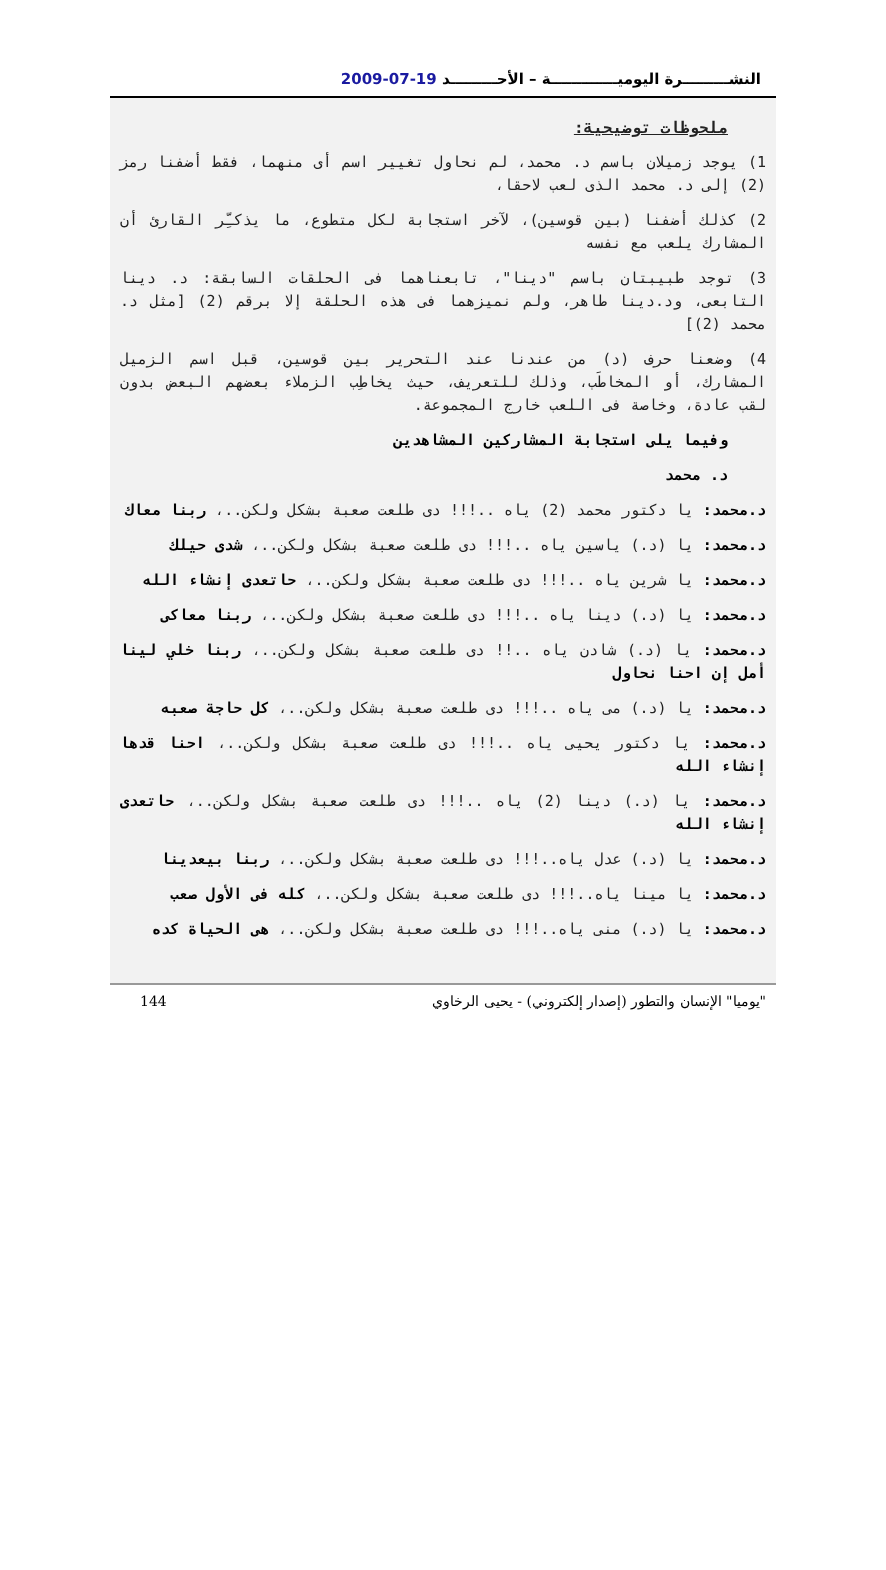النشـــــــــرة اليوميـــــــــــــة – الأحـــــــــد 19-07-2009
ملحوظات توضيحية:
1) يوجد زميلان باسم د. محمد، لم نحاول تغيير اسم أى منهما، فقط أضفنا رمز (2) إلى د. محمد الذى لعب لاحقا،
2) كذلك أضفنا (بين قوسين)، لآخر استجابة لكل متطوع، ما يذكـِّر القارئ أن المشارك يلعب مع نفسه
3) توجد طبيبتان باسم "دينا"، تابعناهما فى الحلقات السابقة: د. دينا التابعى، ود.دينا طاهر، ولم نميزهما فى هذه الحلقة إلا برقم (2) [مثل د. محمد (2)]
4) وضعنا حرف (د) من عندنا عند التحرير بين قوسين، قبل اسم الزميل المشارك، أو المخاطَب، وذلك للتعريف، حيث يخاطِب الزملاء بعضهم البعض بدون لقب عادة، وخاصة فى اللعب خارج المجموعة.
وفيما يلى استجابة المشاركين المشاهدين
د. محمد
د.محمد: يا دكتور محمد (2) ياه ..!!! دى طلعت صعبة بشكل ولكن..، ربنا معاك
د.محمد: يا (د.) ياسين ياه ..!!! دى طلعت صعبة بشكل ولكن..، شدى حيلك
د.محمد: يا شرين ياه ..!!! دى طلعت صعبة بشكل ولكن..، حاتعدى إنشاء الله
د.محمد: يا (د.) دينا ياه ..!!! دى طلعت صعبة بشكل ولكن..، ربنا معاكى
د.محمد: يا (د.) شادن ياه ..!! دى طلعت صعبة بشكل ولكن..، ربنا خلي لينا أمل إن احنا نحاول
د.محمد: يا (د.) مى ياه ..!!! دى طلعت صعبة بشكل ولكن..، كل حاجة صعبه
د.محمد: يا دكتور يحيى ياه ..!!! دى طلعت صعبة بشكل ولكن..، احنا قدها إنشاء الله
د.محمد: يا (د.) دينا (2) ياه ..!!! دى طلعت صعبة بشكل ولكن..، حاتعدى إنشاء الله
د.محمد: يا (د.) عدل ياه..!!! دى طلعت صعبة بشكل ولكن..، ربنا بيعدينا
د.محمد: يا مينا ياه..!!! دى طلعت صعبة بشكل ولكن..، كله فى الأول صعب
د.محمد: يا (د.) منى ياه..!!! دى طلعت صعبة بشكل ولكن..، هى الحياة كده
"يوميا" الإنسان والتطور (إصدار إلكتروني) - يحيى الرخاوي 144